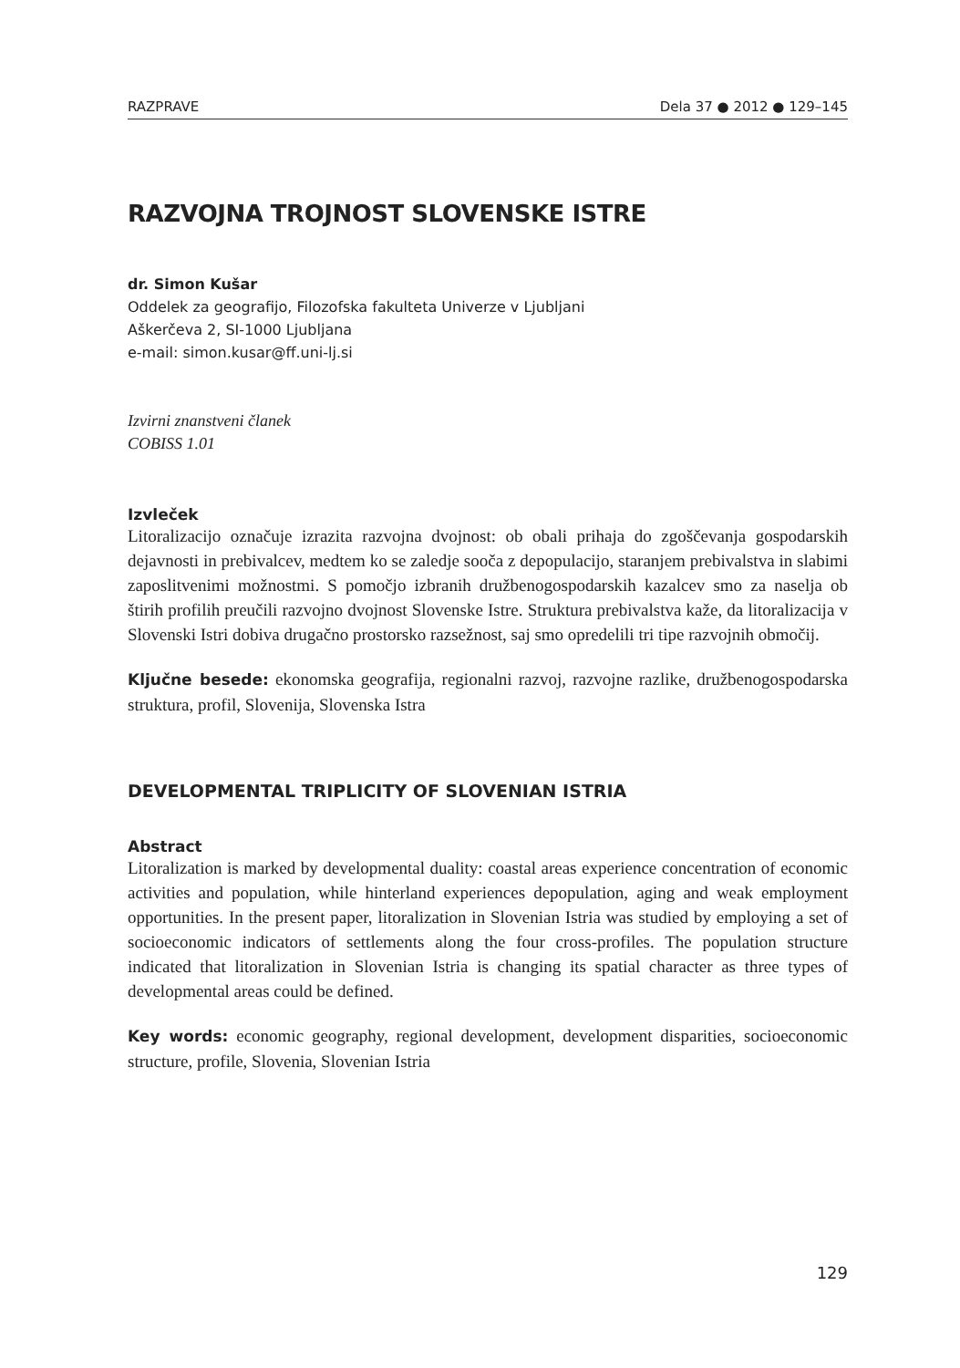RAZPRAVE Dela 37 ● 2012 ● 129–145
RAZVOJNA TROJNOST SLOVENSKE ISTRE
dr. Simon Kušar
Oddelek za geografijo, Filozofska fakulteta Univerze v Ljubljani
Aškerčeva 2, SI-1000 Ljubljana
e-mail: simon.kusar@ff.uni-lj.si
Izvirni znanstveni članek
COBISS 1.01
Izvleček
Litoralizacijo označuje izrazita razvojna dvojnost: ob obali prihaja do zgoščevanja gospodarskih dejavnosti in prebivalcev, medtem ko se zaledje sooča z depopulacijo, staranjem prebivalstva in slabimi zaposlitvenimi možnostmi. S pomočjo izbranih družbenogospodarskih kazalcev smo za naselja ob štirih profilih preučili razvojno dvojnost Slovenske Istre. Struktura prebivalstva kaže, da litoralizacija v Slovenski Istri dobiva drugačno prostorsko razsežnost, saj smo opredelili tri tipe razvojnih območij.
Ključne besede: ekonomska geografija, regionalni razvoj, razvojne razlike, družbenogospodarska struktura, profil, Slovenija, Slovenska Istra
DEVELOPMENTAL TRIPLICITY OF SLOVENIAN ISTRIA
Abstract
Litoralization is marked by developmental duality: coastal areas experience concentration of economic activities and population, while hinterland experiences depopulation, aging and weak employment opportunities. In the present paper, litoralization in Slovenian Istria was studied by employing a set of socioeconomic indicators of settlements along the four cross-profiles. The population structure indicated that litoralization in Slovenian Istria is changing its spatial character as three types of developmental areas could be defined.
Key words: economic geography, regional development, development disparities, socioeconomic structure, profile, Slovenia, Slovenian Istria
129